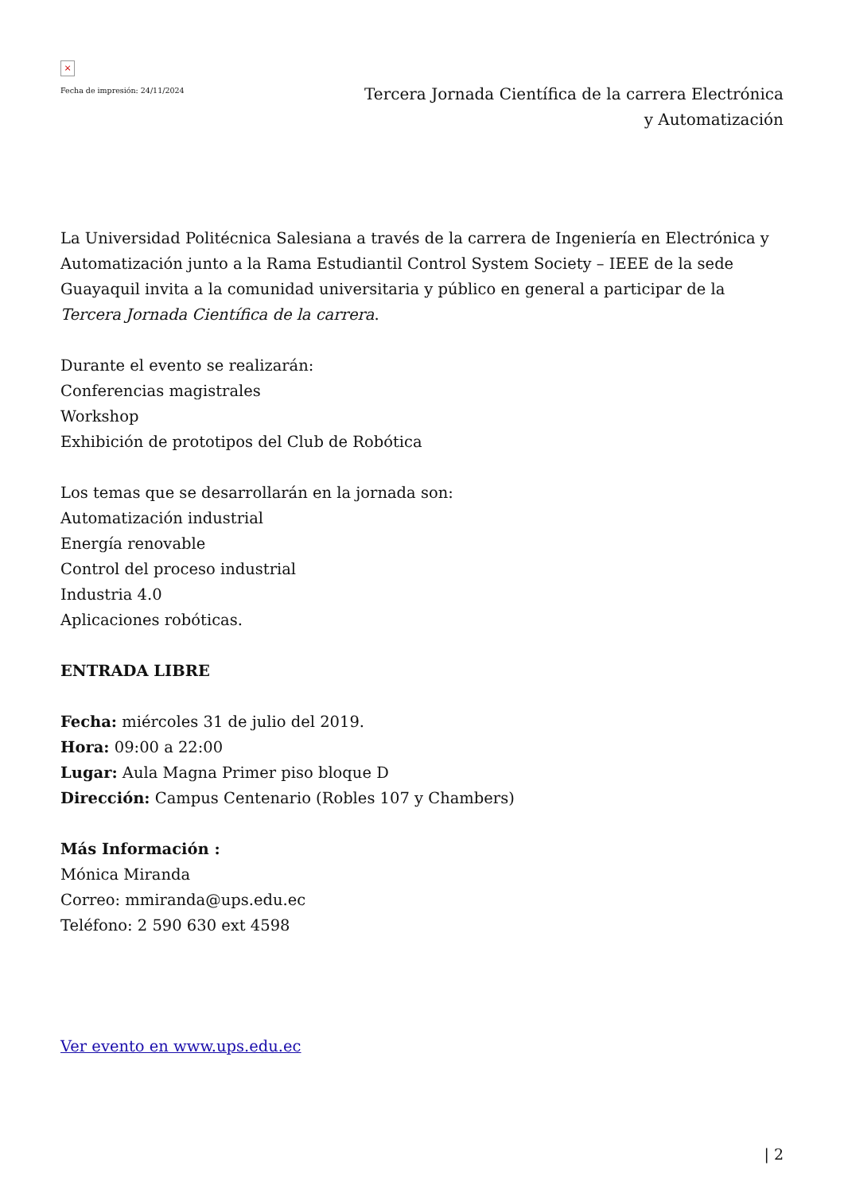×
Fecha de impresión: 24/11/2024
Tercera Jornada Científica de la carrera Electrónica y Automatización
La Universidad Politécnica Salesiana a través de la carrera de Ingeniería en Electrónica y Automatización junto a la Rama Estudiantil Control System Society – IEEE de la sede Guayaquil invita a la comunidad universitaria y público en general a participar de la Tercera Jornada Científica de la carrera.
Durante el evento se realizarán:
Conferencias magistrales
Workshop
Exhibición de prototipos del Club de Robótica
Los temas que se desarrollarán en la jornada son:
Automatización industrial
Energía renovable
Control del proceso industrial
Industria 4.0
Aplicaciones robóticas.
ENTRADA LIBRE
Fecha: miércoles 31 de julio del 2019.
Hora: 09:00 a 22:00
Lugar: Aula Magna Primer piso bloque D
Dirección: Campus Centenario (Robles 107 y Chambers)
Más Información :
Mónica Miranda
Correo: mmiranda@ups.edu.ec
Teléfono: 2 590 630 ext 4598
Ver evento en www.ups.edu.ec
| 2